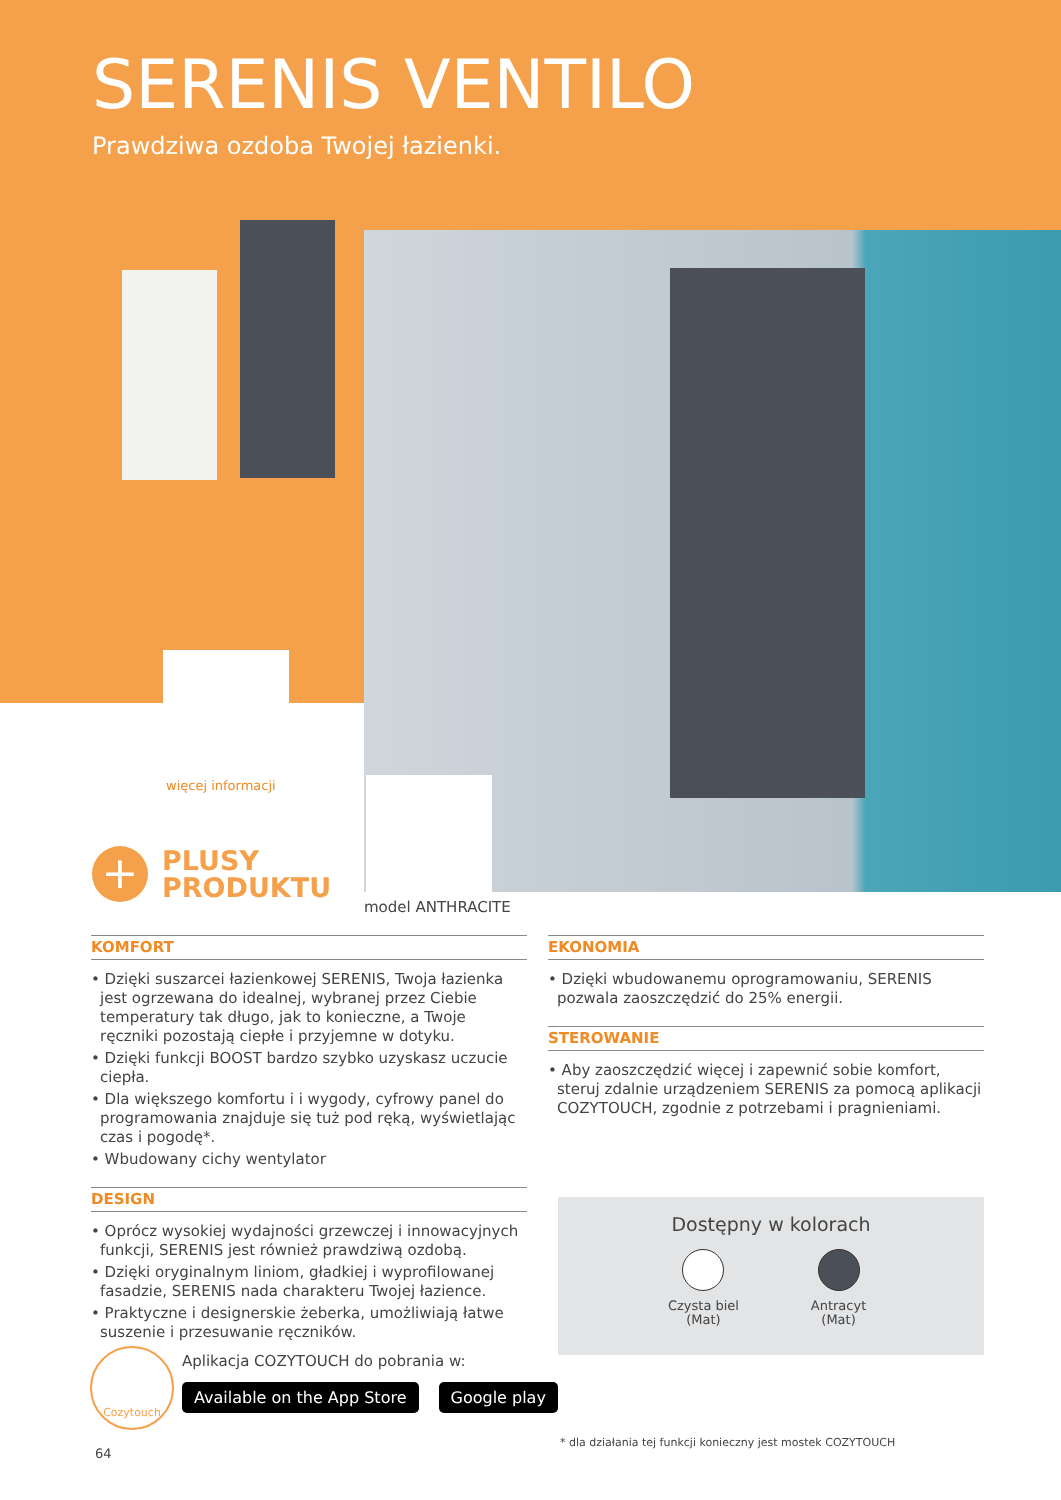SERENIS VENTILO
Prawdziwa ozdoba Twojej łazienki.
więcej informacji
+
PLUSY
PRODUKTU
model ANTHRACITE
KOMFORT
• Dzięki suszarcei łazienkowej SERENIS, Twoja łazienka jest ogrzewana do idealnej, wybranej przez Ciebie temperatury tak długo, jak to konieczne, a Twoje ręczniki pozostają ciepłe i przyjemne w dotyku.
• Dzięki funkcji BOOST bardzo szybko uzyskasz uczucie ciepła.
• Dla większego komfortu i i wygody, cyfrowy panel do programowania znajduje się tuż pod ręką, wyświetlając czas i pogodę*.
• Wbudowany cichy wentylator
DESIGN
• Oprócz wysokiej wydajności grzewczej i innowacyjnych funkcji, SERENIS jest również prawdziwą ozdobą.
• Dzięki oryginalnym liniom, gładkiej i wyprofilowanej fasadzie, SERENIS nada charakteru Twojej łazience.
• Praktyczne i designerskie żeberka, umożliwiają łatwe suszenie i przesuwanie ręczników.
EKONOMIA
• Dzięki wbudowanemu oprogramowaniu, SERENIS pozwala zaoszczędzić do 25% energii.
STEROWANIE
• Aby zaoszczędzić więcej i zapewnić sobie komfort, steruj zdalnie urządzeniem SERENIS za pomocą aplikacji COZYTOUCH, zgodnie z potrzebami i pragnieniami.
Dostępny w kolorach
Czysta biel
(Mat)
Antracyt
(Mat)
Cozytouch
Aplikacja COZYTOUCH do pobrania w:
Available on the App Store Google play
* dla działania tej funkcji konieczny jest mostek COZYTOUCH
64